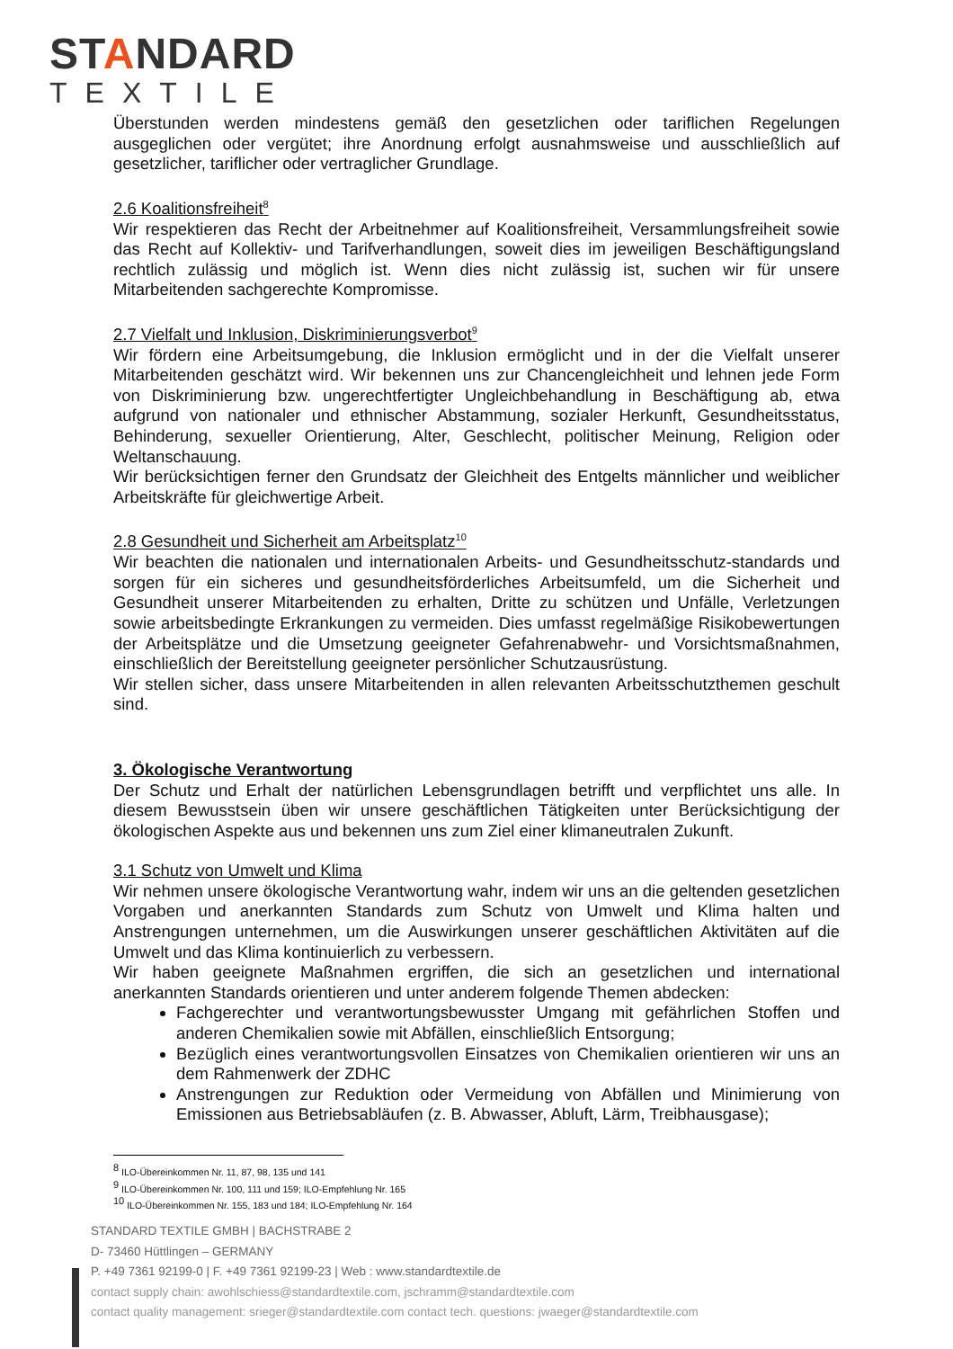STANDARD
TEXTILE
Überstunden werden mindestens gemäß den gesetzlichen oder tariflichen Regelungen ausgeglichen oder vergütet; ihre Anordnung erfolgt ausnahmsweise und ausschließlich auf gesetzlicher, tariflicher oder vertraglicher Grundlage.
2.6 Koalitionsfreiheit<sup>8</sup>
Wir respektieren das Recht der Arbeitnehmer auf Koalitionsfreiheit, Versammlungsfreiheit sowie das Recht auf Kollektiv- und Tarifverhandlungen, soweit dies im jeweiligen Beschäftigungsland rechtlich zulässig und möglich ist. Wenn dies nicht zulässig ist, suchen wir für unsere Mitarbeitenden sachgerechte Kompromisse.
2.7 Vielfalt und Inklusion, Diskriminierungsverbot<sup>9</sup>
Wir fördern eine Arbeitsumgebung, die Inklusion ermöglicht und in der die Vielfalt unserer Mitarbeitenden geschätzt wird. Wir bekennen uns zur Chancengleichheit und lehnen jede Form von Diskriminierung bzw. ungerechtfertigter Ungleichbehandlung in Beschäftigung ab, etwa aufgrund von nationaler und ethnischer Abstammung, sozialer Herkunft, Gesundheitsstatus, Behinderung, sexueller Orientierung, Alter, Geschlecht, politischer Meinung, Religion oder Weltanschauung.
Wir berücksichtigen ferner den Grundsatz der Gleichheit des Entgelts männlicher und weiblicher Arbeitskräfte für gleichwertige Arbeit.
2.8 Gesundheit und Sicherheit am Arbeitsplatz<sup>10</sup>
Wir beachten die nationalen und internationalen Arbeits- und Gesundheitsschutz-standards und sorgen für ein sicheres und gesundheitsförderliches Arbeitsumfeld, um die Sicherheit und Gesundheit unserer Mitarbeitenden zu erhalten, Dritte zu schützen und Unfälle, Verletzungen sowie arbeitsbedingte Erkrankungen zu vermeiden. Dies umfasst regelmäßige Risikobewertungen der Arbeitsplätze und die Umsetzung geeigneter Gefahrenabwehr- und Vorsichtsmaßnahmen, einschließlich der Bereitstellung geeigneter persönlicher Schutzausrüstung.
Wir stellen sicher, dass unsere Mitarbeitenden in allen relevanten Arbeitsschutzthemen geschult sind.
3. Ökologische Verantwortung
Der Schutz und Erhalt der natürlichen Lebensgrundlagen betrifft und verpflichtet uns alle. In diesem Bewusstsein üben wir unsere geschäftlichen Tätigkeiten unter Berücksichtigung der ökologischen Aspekte aus und bekennen uns zum Ziel einer klimaneutralen Zukunft.
3.1 Schutz von Umwelt und Klima
Wir nehmen unsere ökologische Verantwortung wahr, indem wir uns an die geltenden gesetzlichen Vorgaben und anerkannten Standards zum Schutz von Umwelt und Klima halten und Anstrengungen unternehmen, um die Auswirkungen unserer geschäftlichen Aktivitäten auf die Umwelt und das Klima kontinuierlich zu verbessern.
Wir haben geeignete Maßnahmen ergriffen, die sich an gesetzlichen und international anerkannten Standards orientieren und unter anderem folgende Themen abdecken:
Fachgerechter und verantwortungsbewusster Umgang mit gefährlichen Stoffen und anderen Chemikalien sowie mit Abfällen, einschließlich Entsorgung;
Bezüglich eines verantwortungsvollen Einsatzes von Chemikalien orientieren wir uns an dem Rahmenwerk der ZDHC
Anstrengungen zur Reduktion oder Vermeidung von Abfällen und Minimierung von Emissionen aus Betriebsabläufen (z. B. Abwasser, Abluft, Lärm, Treibhausgase);
<sup>8</sup> ILO-Übereinkommen Nr. 11, 87, 98, 135 und 141
<sup>9</sup> ILO-Übereinkommen Nr. 100, 111 und 159; ILO-Empfehlung Nr. 165
<sup>10</sup> ILO-Übereinkommen Nr. 155, 183 und 184; ILO-Empfehlung Nr. 164
STANDARD TEXTILE GMBH | BACHSTRABE 2
D- 73460 Hüttlingen – GERMANY
P. +49 7361 92199-0 | F. +49 7361 92199-23 | Web : www.standardtextile.de
contact supply chain: awohlschiess@standardtextile.com, jschramm@standardtextile.com
contact quality management: srieger@standardtextile.com contact tech. questions: jwaeger@standardtextile.com